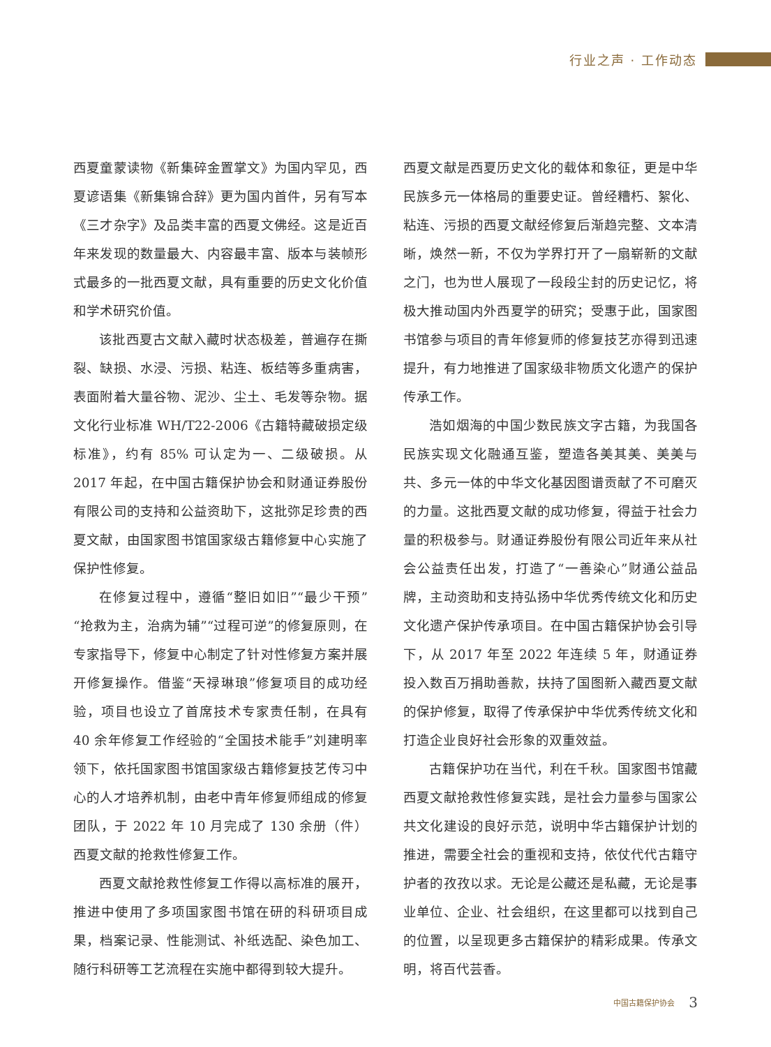行业之声 · 工作动态
西夏童蒙读物《新集碎金置掌文》为国内罕见，西夏谚语集《新集锦合辞》更为国内首件，另有写本《三才杂字》及品类丰富的西夏文佛经。这是近百年来发现的数量最大、内容最丰富、版本与装帧形式最多的一批西夏文献，具有重要的历史文化价值和学术研究价值。
该批西夏古文献入藏时状态极差，普遍存在撕裂、缺损、水浸、污损、粘连、板结等多重病害，表面附着大量谷物、泥沙、尘土、毛发等杂物。据文化行业标准 WH/T22-2006《古籍特藏破损定级标准》，约有 85% 可认定为一、二级破损。从 2017 年起，在中国古籍保护协会和财通证券股份有限公司的支持和公益资助下，这批弥足珍贵的西夏文献，由国家图书馆国家级古籍修复中心实施了保护性修复。
在修复过程中，遵循“整旧如旧”“最少干预”“抢救为主，治病为辅”“过程可逆”的修复原则，在专家指导下，修复中心制定了针对性修复方案并展开修复操作。借鉴“天禄琳琅”修复项目的成功经验，项目也设立了首席技术专家责任制，在具有 40 余年修复工作经验的“全国技术能手”刘建明率领下，依托国家图书馆国家级古籍修复技艺传习中心的人才培养机制，由老中青年修复师组成的修复团队，于 2022 年 10 月完成了 130 余册（件）西夏文献的抢救性修复工作。
西夏文献抢救性修复工作得以高标准的展开，推进中使用了多项国家图书馆在研的科研项目成果，档案记录、性能测试、补纸选配、染色加工、随行科研等工艺流程在实施中都得到较大提升。
西夏文献是西夏历史文化的载体和象征，更是中华民族多元一体格局的重要史证。曾经糟朽、絮化、粘连、污损的西夏文献经修复后渐趋完整、文本清晰，焕然一新，不仅为学界打开了一扇崭新的文献之门，也为世人展现了一段段尘封的历史记忆，将极大推动国内外西夏学的研究；受惠于此，国家图书馆参与项目的青年修复师的修复技艺亦得到迅速提升，有力地推进了国家级非物质文化遗产的保护传承工作。
浩如烟海的中国少数民族文字古籍，为我国各民族实现文化融通互鉴，塑造各美其美、美美与共、多元一体的中华文化基因图谱贡献了不可磨灭的力量。这批西夏文献的成功修复，得益于社会力量的积极参与。财通证券股份有限公司近年来从社会公益责任出发，打造了“一善染心”财通公益品牌，主动资助和支持弘扬中华优秀传统文化和历史文化遗产保护传承项目。在中国古籍保护协会引导下，从 2017 年至 2022 年连续 5 年，财通证券投入数百万捐助善款，扶持了国图新入藏西夏文献的保护修复，取得了传承保护中华优秀传统文化和打造企业良好社会形象的双重效益。
古籍保护功在当代，利在千秋。国家图书馆藏西夏文献抢救性修复实践，是社会力量参与国家公共文化建设的良好示范，说明中华古籍保护计划的推进，需要全社会的重视和支持，依仗代代古籍守护者的孜孜以求。无论是公藏还是私藏，无论是事业单位、企业、社会组织，在这里都可以找到自己的位置，以呈现更多古籍保护的精彩成果。传承文明，将百代芸香。
中国古籍保护协会 3